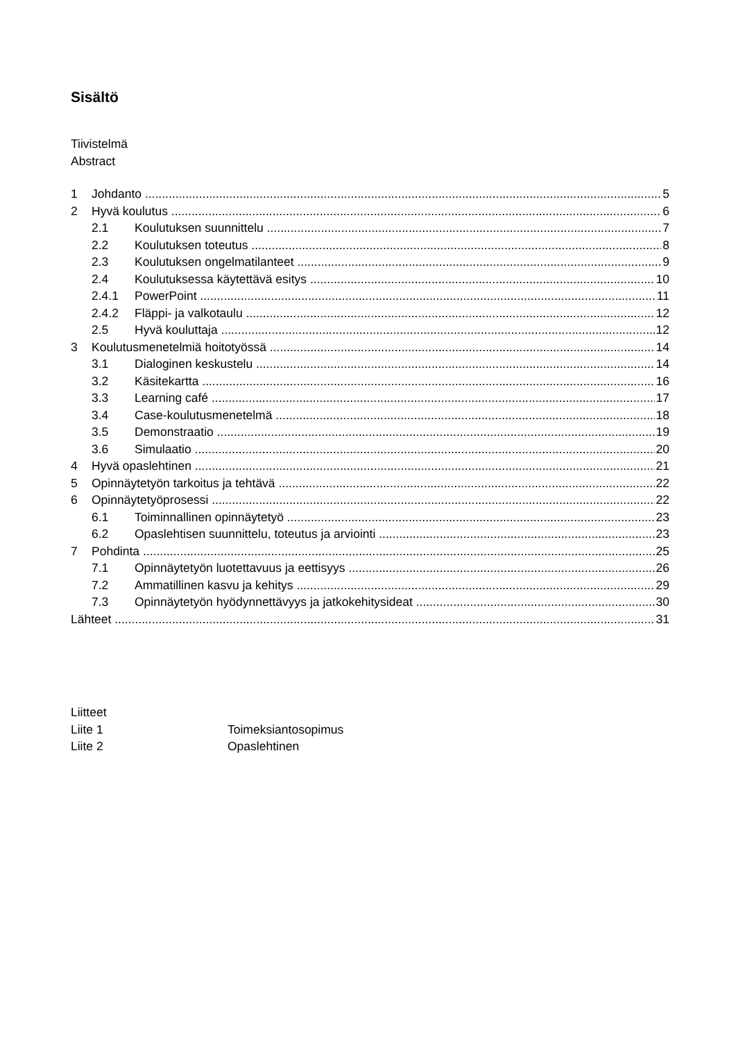Sisältö
Tiivistelmä
Abstract
1 Johdanto 5
2 Hyvä koulutus 6
2.1 Koulutuksen suunnittelu 7
2.2 Koulutuksen toteutus 8
2.3 Koulutuksen ongelmatilanteet 9
2.4 Koulutuksessa käytettävä esitys 10
2.4.1 PowerPoint 11
2.4.2 Fläppi- ja valkotaulu 12
2.5 Hyvä kouluttaja 12
3 Koulutusmenetelmiä hoitotyössä 14
3.1 Dialoginen keskustelu 14
3.2 Käsitekartta 16
3.3 Learning café 17
3.4 Case-koulutusmenetelmä 18
3.5 Demonstraatio 19
3.6 Simulaatio 20
4 Hyvä opaslehtinen 21
5 Opinnäytetyön tarkoitus ja tehtävä 22
6 Opinnäytetyöprosessi 22
6.1 Toiminnallinen opinnäytetyö 23
6.2 Opaslehtisen suunnittelu, toteutus ja arviointi 23
7 Pohdinta 25
7.1 Opinnäytetyön luotettavuus ja eettisyys 26
7.2 Ammatillinen kasvu ja kehitys 29
7.3 Opinnäytetyön hyödynnettävyys ja jatkokehitysideat 30
Lähteet 31
Liitteet
Liite 1 Toimeksiantosopimus
Liite 2 Opaslehtinen